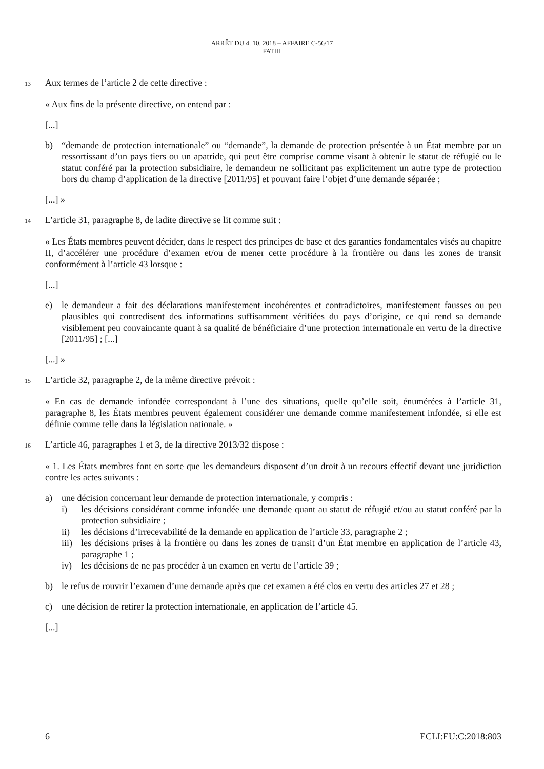ARRÊT DU 4. 10. 2018 – AFFAIRE C-56/17
FATHI
13 Aux termes de l’article 2 de cette directive :
« Aux fins de la présente directive, on entend par :
[...]
b) “demande de protection internationale” ou “demande”, la demande de protection présentée à un État membre par un ressortissant d’un pays tiers ou un apatride, qui peut être comprise comme visant à obtenir le statut de réfugié ou le statut conféré par la protection subsidiaire, le demandeur ne sollicitant pas explicitement un autre type de protection hors du champ d’application de la directive [2011/95] et pouvant faire l’objet d’une demande séparée ;
[...] »
14 L’article 31, paragraphe 8, de ladite directive se lit comme suit :
« Les États membres peuvent décider, dans le respect des principes de base et des garanties fondamentales visés au chapitre II, d’accélérer une procédure d’examen et/ou de mener cette procédure à la frontière ou dans les zones de transit conformément à l’article 43 lorsque :
[...]
e) le demandeur a fait des déclarations manifestement incohérentes et contradictoires, manifestement fausses ou peu plausibles qui contredisent des informations suffisamment vérifiées du pays d’origine, ce qui rend sa demande visiblement peu convaincante quant à sa qualité de bénéficiaire d’une protection internationale en vertu de la directive [2011/95] ; [...]
[...] »
15 L’article 32, paragraphe 2, de la même directive prévoit :
« En cas de demande infondée correspondant à l’une des situations, quelle qu’elle soit, énumérées à l’article 31, paragraphe 8, les États membres peuvent également considérer une demande comme manifestement infondée, si elle est définie comme telle dans la législation nationale. »
16 L’article 46, paragraphes 1 et 3, de la directive 2013/32 dispose :
« 1. Les États membres font en sorte que les demandeurs disposent d’un droit à un recours effectif devant une juridiction contre les actes suivants :
a) une décision concernant leur demande de protection internationale, y compris :
i) les décisions considérant comme infondée une demande quant au statut de réfugié et/ou au statut conféré par la protection subsidiaire ;
ii) les décisions d’irrecevabilité de la demande en application de l’article 33, paragraphe 2 ;
iii) les décisions prises à la frontière ou dans les zones de transit d’un État membre en application de l’article 43, paragraphe 1 ;
iv) les décisions de ne pas procéder à un examen en vertu de l’article 39 ;
b) le refus de rouvrir l’examen d’une demande après que cet examen a été clos en vertu des articles 27 et 28 ;
c) une décision de retirer la protection internationale, en application de l’article 45.
[...]
6 ECLI:EU:C:2018:803